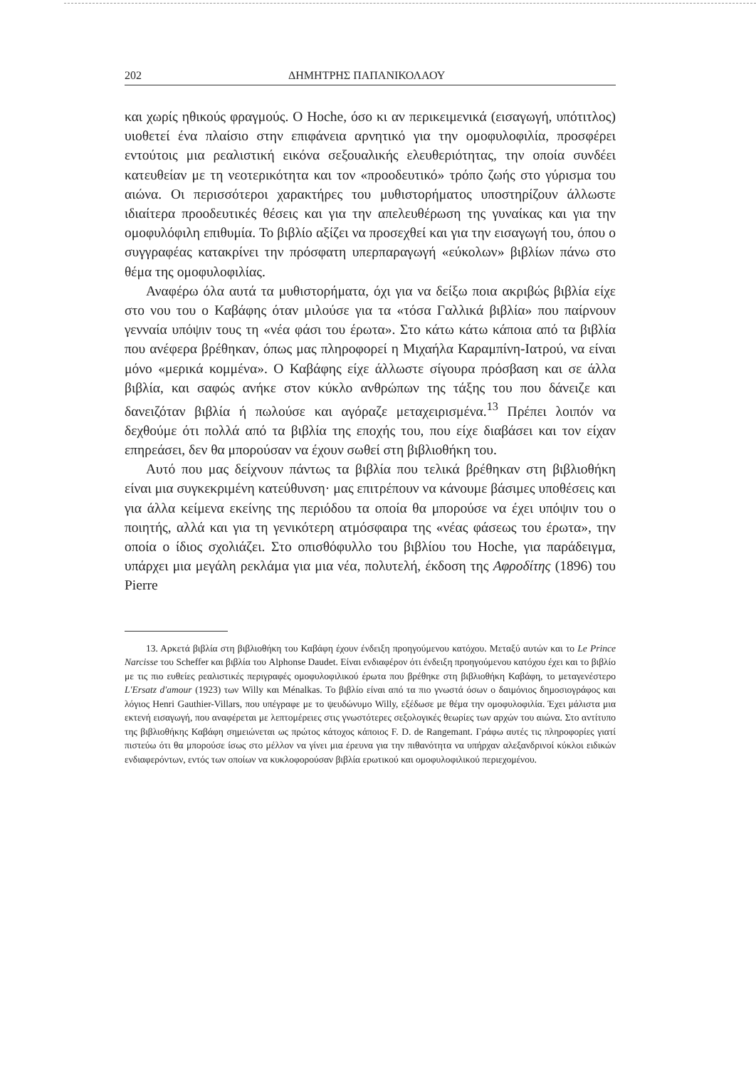202 ΔΗΜΗΤΡΗΣ ΠΑΠΑΝΙΚΟΛΑΟΥ
και χωρίς ηθικούς φραγμούς. Ο Hoche, όσο κι αν περικειμενικά (εισαγωγή, υπότιτλος) υιοθετεί ένα πλαίσιο στην επιφάνεια αρνητικό για την ομοφυλοφιλία, προσφέρει εντούτοις μια ρεαλιστική εικόνα σεξουαλικής ελευθεριότητας, την οποία συνδέει κατευθείαν με τη νεοτερικότητα και τον «προοδευτικό» τρόπο ζωής στο γύρισμα του αιώνα. Οι περισσότεροι χαρακτήρες του μυθιστορήματος υποστηρίζουν άλλωστε ιδιαίτερα προοδευτικές θέσεις και για την απελευθέρωση της γυναίκας και για την ομοφυλόφιλη επιθυμία. Το βιβλίο αξίζει να προσεχθεί και για την εισαγωγή του, όπου ο συγγραφέας κατακρίνει την πρόσφατη υπερπαραγωγή «εύκολων» βιβλίων πάνω στο θέμα της ομοφυλοφιλίας.
Αναφέρω όλα αυτά τα μυθιστορήματα, όχι για να δείξω ποια ακριβώς βιβλία είχε στο νου του ο Καβάφης όταν μιλούσε για τα «τόσα Γαλλικά βιβλία» που παίρνουν γενναία υπόψιν τους τη «νέα φάσι του έρωτα». Στο κάτω κάτω κάποια από τα βιβλία που ανέφερα βρέθηκαν, όπως μας πληροφορεί η Μιχαήλα Καραμπίνη-Ιατρού, να είναι μόνο «μερικά κομμένα». Ο Καβάφης είχε άλλωστε σίγουρα πρόσβαση και σε άλλα βιβλία, και σαφώς ανήκε στον κύκλο ανθρώπων της τάξης του που δάνειζε και δανειζόταν βιβλία ή πωλούσε και αγόραζε μεταχειρισμένα.<sup>13</sup> Πρέπει λοιπόν να δεχθούμε ότι πολλά από τα βιβλία της εποχής του, που είχε διαβάσει και τον είχαν επηρεάσει, δεν θα μπορούσαν να έχουν σωθεί στη βιβλιοθήκη του.
Αυτό που μας δείχνουν πάντως τα βιβλία που τελικά βρέθηκαν στη βιβλιοθήκη είναι μια συγκεκριμένη κατεύθυνση· μας επιτρέπουν να κάνουμε βάσιμες υποθέσεις και για άλλα κείμενα εκείνης της περιόδου τα οποία θα μπορούσε να έχει υπόψιν του ο ποιητής, αλλά και για τη γενικότερη ατμόσφαιρα της «νέας φάσεως του έρωτα», την οποία ο ίδιος σχολιάζει. Στο οπισθόφυλλο του βιβλίου του Hoche, για παράδειγμα, υπάρχει μια μεγάλη ρεκλάμα για μια νέα, πολυτελή, έκδοση της Αφροδίτης (1896) του Pierre
13. Αρκετά βιβλία στη βιβλιοθήκη του Καβάφη έχουν ένδειξη προηγούμενου κατόχου. Μεταξύ αυτών και το Le Prince Narcisse του Scheffer και βιβλία του Alphonse Daudet. Είναι ενδιαφέρον ότι ένδειξη προηγούμενου κατόχου έχει και το βιβλίο με τις πιο ευθείες ρεαλιστικές περιγραφές ομοφυλοφιλικού έρωτα που βρέθηκε στη βιβλιοθήκη Καβάφη, το μεταγενέστερο L'Ersatz d'amour (1923) των Willy και Ménalkas. Το βιβλίο είναι από τα πιο γνωστά όσων ο δαιμόνιος δημοσιογράφος και λόγιος Henri Gauthier-Villars, που υπέγραφε με το ψευδώνυμο Willy, εξέδωσε με θέμα την ομοφυλοφιλία. Έχει μάλιστα μια εκτενή εισαγωγή, που αναφέρεται με λεπτομέρειες στις γνωστότερες σεξολογικές θεωρίες των αρχών του αιώνα. Στο αντίτυπο της βιβλιοθήκης Καβάφη σημειώνεται ως πρώτος κάτοχος κάποιος F. D. de Rangemant. Γράφω αυτές τις πληροφορίες γιατί πιστεύω ότι θα μπορούσε ίσως στο μέλλον να γίνει μια έρευνα για την πιθανότητα να υπήρχαν αλεξανδρινοί κύκλοι ειδικών ενδιαφερόντων, εντός των οποίων να κυκλοφορούσαν βιβλία ερωτικού και ομοφυλοφιλικού περιεχομένου.